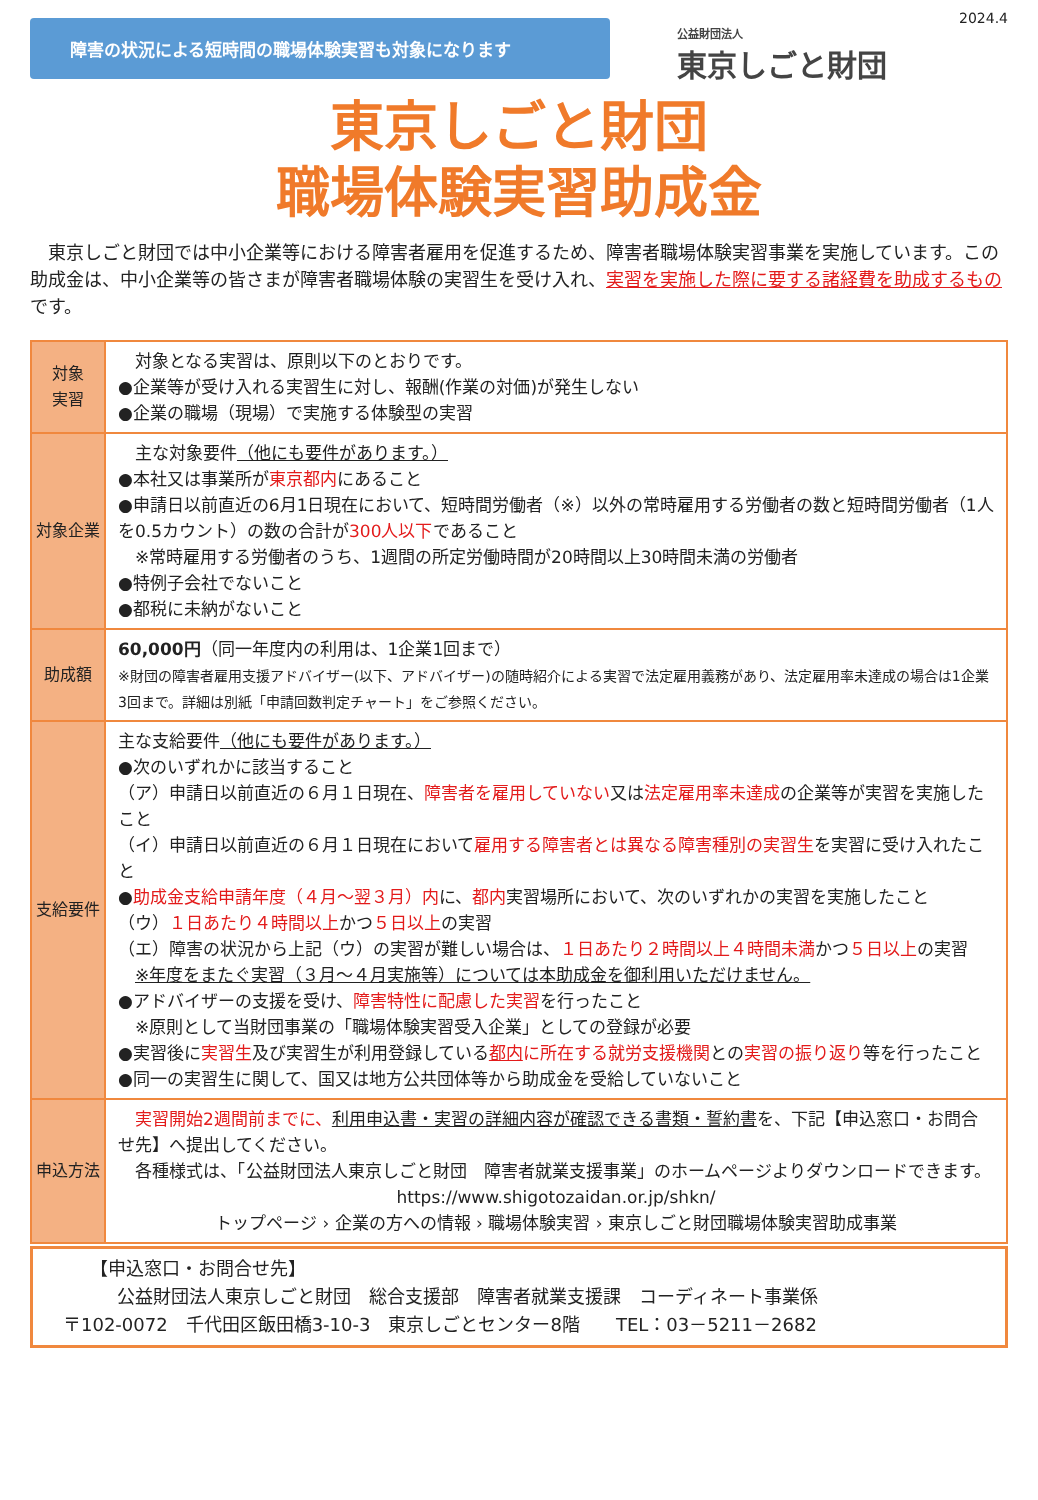障害の状況による短時間の職場体験実習も対象になります
公益財団法人
東京しごと財団
2024.4
東京しごと財団
職場体験実習助成金
　東京しごと財団では中小企業等における障害者雇用を促進するため、障害者職場体験実習事業を実施しています。この助成金は、中小企業等の皆さまが障害者職場体験の実習生を受け入れ、実習を実施した際に要する諸経費を助成するものです。
| 対象 実習 | 対象となる実習は、原則以下のとおりです。 ●企業等が受け入れる実習生に対し、報酬(作業の対価)が発生しない ●企業の職場（現場）で実施する体験型の実習 |
| 対象企業 | 主な対象要件 （他にも要件があります。） ●本社又は事業所が 東京都内 にあること ●申請日以前直近の6月1日現在において、短時間労働者（※）以外の常時雇用する労働者の数と短時間労働者（1人を0.5カウント）の数の合計が 300人以下 であること ※常時雇用する労働者のうち、1週間の所定労働時間が20時間以上30時間未満の労働者 ●特例子会社でないこと ●都税に未納がないこと |
| 助成額 | 60,000円 （同一年度内の利用は、1企業1回まで） ※財団の障害者雇用支援アドバイザー(以下、アドバイザー)の随時紹介による実習で法定雇用義務があり、法定雇用率未達成の場合は1企業3回まで。詳細は別紙「申請回数判定チャート」をご参照ください。 |
| 支給要件 | 主な支給要件 （他にも要件があります。） ●次のいずれかに該当すること （ア）申請日以前直近の６月１日現在、 障害者を雇用していない 又は 法定雇用率未達成 の企業等が実習を実施したこと （イ）申請日以前直近の６月１日現在において 雇用する障害者とは異なる障害種別の実習生 を実習に受け入れたこと ● 助成金支給申請年度（４月～翌３月）内 に、 都内 実習場所において、次のいずれかの実習を実施したこと （ウ） １日あたり４時間以上 かつ ５日以上 の実習 （エ）障害の状況から上記（ウ）の実習が難しい場合は、 １日あたり２時間以上４時間未満 かつ ５日以上 の実習 ※年度をまたぐ実習（３月～４月実施等）については本助成金を御利用いただけません。 ●アドバイザーの支援を受け、 障害特性に配慮した実習 を行ったこと ※原則として当財団事業の「職場体験実習受入企業」としての登録が必要 ●実習後に 実習生 及び実習生が利用登録している 都内 に所在する就労支援機関 との 実習の振り返り 等を行ったこと ●同一の実習生に関して、国又は地方公共団体等から助成金を受給していないこと |
| 申込方法 | 実習開始2週間前までに、 利用申込書・実習の詳細内容が確認できる書類・誓約書 を、下記【申込窓口・お問合せ先】へ提出してください。 各種様式は、「公益財団法人東京しごと財団 障害者就業支援事業」のホームページよりダウンロードできます。 https://www.shigotozaidan.or.jp/shkn/ トップページ › 企業の方への情報 › 職場体験実習 › 東京しごと財団職場体験実習助成事業 |
　　【申込窓口・お問合せ先】
　　　公益財団法人東京しごと財団　総合支援部　障害者就業支援課　コーディネート事業係
〒102-0072　千代田区飯田橋3-10-3　東京しごとセンター8階　　TEL：03－5211－2682